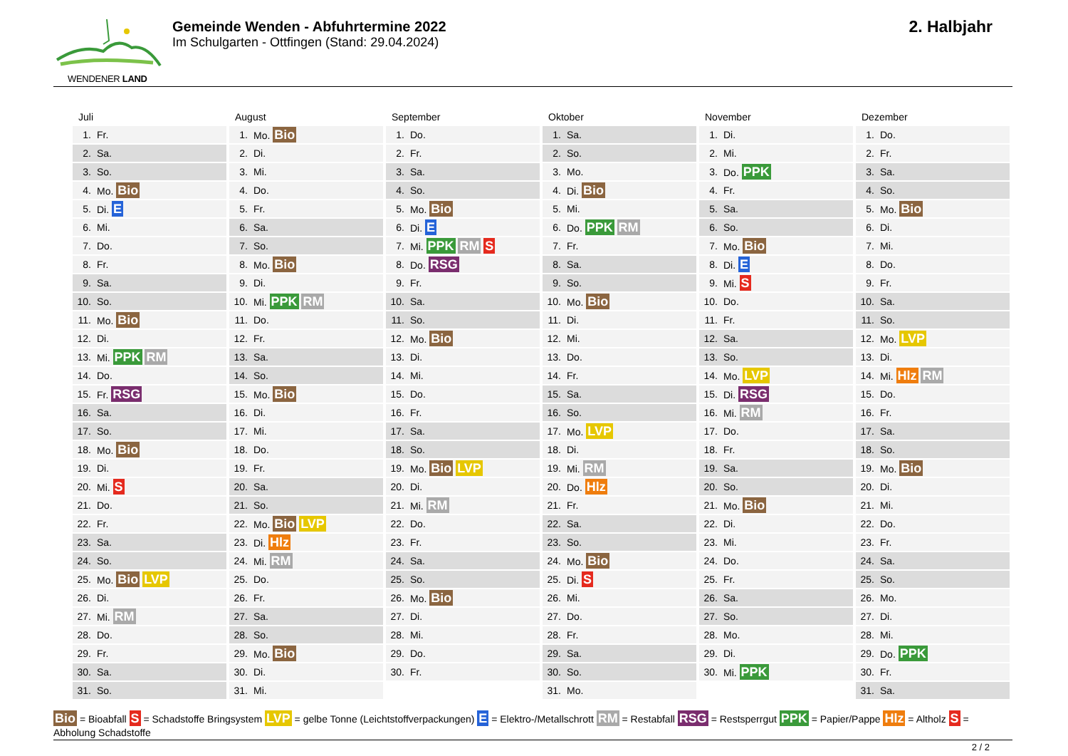WENDENER LAND
Gemeinde Wenden - Abfuhrtermine 2022
Im Schulgarten - Ottfingen (Stand: 29.04.2024)
2. Halbjahr
Juli
| 1. | Fr. |
| 2. | Sa. |
| 3. | So. |
| 4. | Mo. Bio |
| 5. | Di. E |
| 6. | Mi. |
| 7. | Do. |
| 8. | Fr. |
| 9. | Sa. |
| 10. | So. |
| 11. | Mo. Bio |
| 12. | Di. |
| 13. | Mi. PPK RM |
| 14. | Do. |
| 15. | Fr. RSG |
| 16. | Sa. |
| 17. | So. |
| 18. | Mo. Bio |
| 19. | Di. |
| 20. | Mi. S |
| 21. | Do. |
| 22. | Fr. |
| 23. | Sa. |
| 24. | So. |
| 25. | Mo. Bio LVP |
| 26. | Di. |
| 27. | Mi. RM |
| 28. | Do. |
| 29. | Fr. |
| 30. | Sa. |
| 31. | So. |
August
| 1. | Mo. Bio |
| 2. | Di. |
| 3. | Mi. |
| 4. | Do. |
| 5. | Fr. |
| 6. | Sa. |
| 7. | So. |
| 8. | Mo. Bio |
| 9. | Di. |
| 10. | Mi. PPK RM |
| 11. | Do. |
| 12. | Fr. |
| 13. | Sa. |
| 14. | So. |
| 15. | Mo. Bio |
| 16. | Di. |
| 17. | Mi. |
| 18. | Do. |
| 19. | Fr. |
| 20. | Sa. |
| 21. | So. |
| 22. | Mo. Bio LVP |
| 23. | Di. Hlz |
| 24. | Mi. RM |
| 25. | Do. |
| 26. | Fr. |
| 27. | Sa. |
| 28. | So. |
| 29. | Mo. Bio |
| 30. | Di. |
| 31. | Mi. |
September
| 1. | Do. |
| 2. | Fr. |
| 3. | Sa. |
| 4. | So. |
| 5. | Mo. Bio |
| 6. | Di. E |
| 7. | Mi. PPK RM S |
| 8. | Do. RSG |
| 9. | Fr. |
| 10. | Sa. |
| 11. | So. |
| 12. | Mo. Bio |
| 13. | Di. |
| 14. | Mi. |
| 15. | Do. |
| 16. | Fr. |
| 17. | Sa. |
| 18. | So. |
| 19. | Mo. Bio LVP |
| 20. | Di. |
| 21. | Mi. RM |
| 22. | Do. |
| 23. | Fr. |
| 24. | Sa. |
| 25. | So. |
| 26. | Mo. Bio |
| 27. | Di. |
| 28. | Mi. |
| 29. | Do. |
| 30. | Fr. |
Oktober
| 1. | Sa. |
| 2. | So. |
| 3. | Mo. |
| 4. | Di. Bio |
| 5. | Mi. |
| 6. | Do. PPK RM |
| 7. | Fr. |
| 8. | Sa. |
| 9. | So. |
| 10. | Mo. Bio |
| 11. | Di. |
| 12. | Mi. |
| 13. | Do. |
| 14. | Fr. |
| 15. | Sa. |
| 16. | So. |
| 17. | Mo. LVP |
| 18. | Di. |
| 19. | Mi. RM |
| 20. | Do. Hlz |
| 21. | Fr. |
| 22. | Sa. |
| 23. | So. |
| 24. | Mo. Bio |
| 25. | Di. S |
| 26. | Mi. |
| 27. | Do. |
| 28. | Fr. |
| 29. | Sa. |
| 30. | So. |
| 31. | Mo. |
November
| 1. | Di. |
| 2. | Mi. |
| 3. | Do. PPK |
| 4. | Fr. |
| 5. | Sa. |
| 6. | So. |
| 7. | Mo. Bio |
| 8. | Di. E |
| 9. | Mi. S |
| 10. | Do. |
| 11. | Fr. |
| 12. | Sa. |
| 13. | So. |
| 14. | Mo. LVP |
| 15. | Di. RSG |
| 16. | Mi. RM |
| 17. | Do. |
| 18. | Fr. |
| 19. | Sa. |
| 20. | So. |
| 21. | Mo. Bio |
| 22. | Di. |
| 23. | Mi. |
| 24. | Do. |
| 25. | Fr. |
| 26. | Sa. |
| 27. | So. |
| 28. | Mo. |
| 29. | Di. |
| 30. | Mi. PPK |
Dezember
| 1. | Do. |
| 2. | Fr. |
| 3. | Sa. |
| 4. | So. |
| 5. | Mo. Bio |
| 6. | Di. |
| 7. | Mi. |
| 8. | Do. |
| 9. | Fr. |
| 10. | Sa. |
| 11. | So. |
| 12. | Mo. LVP |
| 13. | Di. |
| 14. | Mi. Hlz RM |
| 15. | Do. |
| 16. | Fr. |
| 17. | Sa. |
| 18. | So. |
| 19. | Mo. Bio |
| 20. | Di. |
| 21. | Mi. |
| 22. | Do. |
| 23. | Fr. |
| 24. | Sa. |
| 25. | So. |
| 26. | Mo. |
| 27. | Di. |
| 28. | Mi. |
| 29. | Do. PPK |
| 30. | Fr. |
| 31. | Sa. |
Bio = Bioabfall S = Schadstoffe Bringsystem LVP = gelbe Tonne (Leichtstoffverpackungen) E = Elektro-/Metallschrott RM = Restabfall RSG = Restsperrgut PPK = Papier/Pappe Hlz = Altholz S = Abholung Schadstoffe
2 / 2